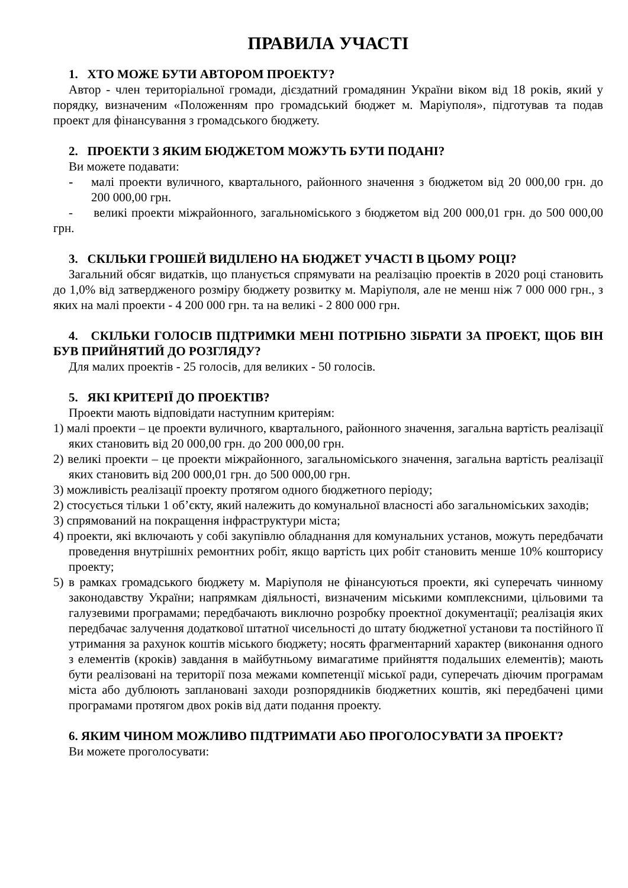ПРАВИЛА УЧАСТІ
1. ХТО МОЖЕ БУТИ АВТОРОМ ПРОЕКТУ?
Автор - член територіальної громади, дієздатний громадянин України віком від 18 років, який у порядку, визначеним «Положенням про громадський бюджет м. Маріуполя», підготував та подав проект для фінансування з громадського бюджету.
2. ПРОЕКТИ З ЯКИМ БЮДЖЕТОМ МОЖУТЬ БУТИ ПОДАНІ?
Ви можете подавати:
- малі проекти вуличного, квартального, районного значення з бюджетом від 20 000,00 грн. до 200 000,00 грн.
- великі проекти міжрайонного, загальноміського з бюджетом від 200 000,01 грн. до 500 000,00 грн.
3. СКІЛЬКИ ГРОШЕЙ ВИДІЛЕНО НА БЮДЖЕТ УЧАСТІ В ЦЬОМУ РОЦІ?
Загальний обсяг видатків, що планується спрямувати на реалізацію проектів в 2020 році становить до 1,0% від затвердженого розміру бюджету розвитку м. Маріуполя, але не менш ніж 7 000 000 грн., з яких на малі проекти - 4 200 000 грн. та на великі - 2 800 000 грн.
4. СКІЛЬКИ ГОЛОСІВ ПІДТРИМКИ МЕНІ ПОТРІБНО ЗІБРАТИ ЗА ПРОЕКТ, ЩОБ ВІН БУВ ПРИЙНЯТИЙ ДО РОЗГЛЯДУ?
Для малих проектів - 25 голосів, для великих - 50 голосів.
5. ЯКІ КРИТЕРІЇ ДО ПРОЕКТІВ?
Проекти мають відповідати наступним критеріям:
1) малі проекти – це проекти вуличного, квартального, районного значення, загальна вартість реалізації яких становить від 20 000,00 грн. до 200 000,00 грн.
2) великі проекти – це проекти міжрайонного, загальноміського значення, загальна вартість реалізації яких становить від 200 000,01 грн. до 500 000,00 грн.
3) можливість реалізації проекту протягом одного бюджетного періоду;
2) стосується тільки 1 об’єкту, який належить до комунальної власності або загальноміських заходів;
3) спрямований на покращення інфраструктури міста;
4) проекти, які включають у собі закупівлю обладнання для комунальних установ, можуть передбачати проведення внутрішніх ремонтних робіт, якщо вартість цих робіт становить менше 10% кошторису проекту;
5) в рамках громадського бюджету м. Маріуполя не фінансуються проекти, які суперечать чинному законодавству України; напрямкам діяльності, визначеним міськими комплексними, цільовими та галузевими програмами; передбачають виключно розробку проектної документації; реалізація яких передбачає залучення додаткової штатної чисельності до штату бюджетної установи та постійного її утримання за рахунок коштів міського бюджету; носять фрагментарний характер (виконання одного з елементів (кроків) завдання в майбутньому вимагатиме прийняття подальших елементів); мають бути реалізовані на території поза межами компетенції міської ради, суперечать діючим програмам міста або дублюють заплановані заходи розпорядників бюджетних коштів, які передбачені цими програмами протягом двох років від дати подання проекту.
6. ЯКИМ ЧИНОМ МОЖЛИВО ПІДТРИМАТИ АБО ПРОГОЛОСУВАТИ ЗА ПРОЕКТ?
Ви можете проголосувати: